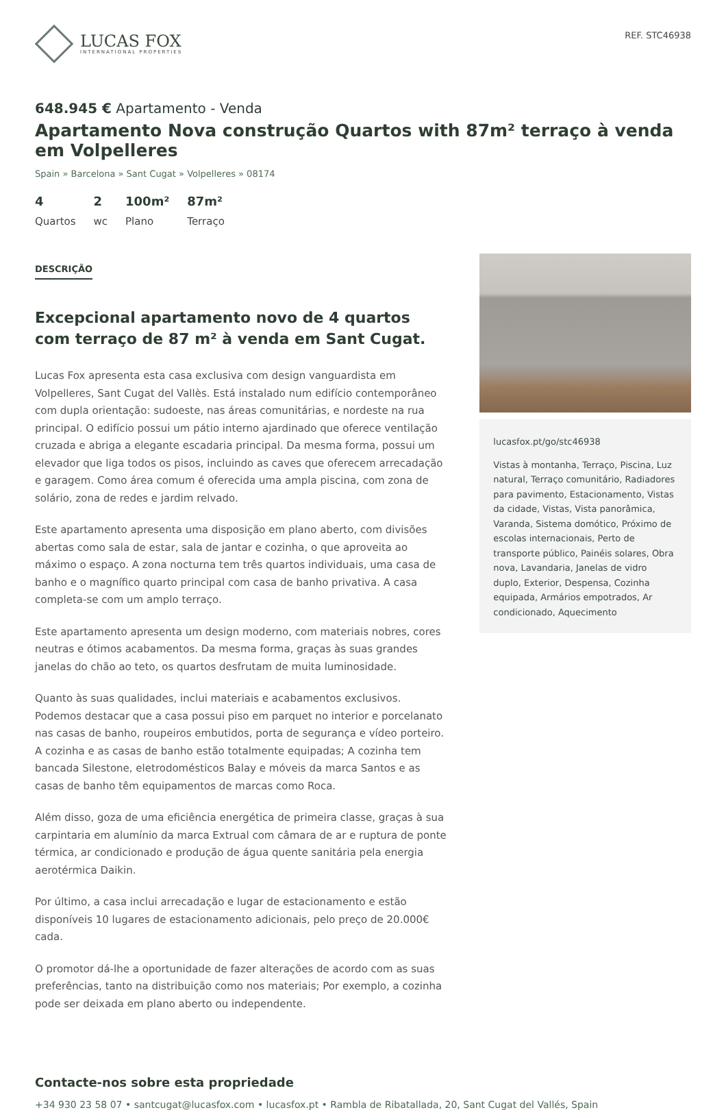LUCAS FOX
INTERNATIONAL PROPERTIES
REF. STC46938
648.945 € Apartamento - Venda
Apartamento Nova construção Quartos with 87m² terraço à venda em Volpelleres
Spain » Barcelona » Sant Cugat » Volpelleres » 08174
4
Quartos
2
wc
100m²
Plano
87m²
Terraço
DESCRIÇÃO
Excepcional apartamento novo de 4 quartos com terraço de 87 m² à venda em Sant Cugat.
Lucas Fox apresenta esta casa exclusiva com design vanguardista em Volpelleres, Sant Cugat del Vallès. Está instalado num edifício contemporâneo com dupla orientação: sudoeste, nas áreas comunitárias, e nordeste na rua principal. O edifício possui um pátio interno ajardinado que oferece ventilação cruzada e abriga a elegante escadaria principal. Da mesma forma, possui um elevador que liga todos os pisos, incluindo as caves que oferecem arrecadação e garagem. Como área comum é oferecida uma ampla piscina, com zona de solário, zona de redes e jardim relvado.
Este apartamento apresenta uma disposição em plano aberto, com divisões abertas como sala de estar, sala de jantar e cozinha, o que aproveita ao máximo o espaço. A zona nocturna tem três quartos individuais, uma casa de banho e o magnífico quarto principal com casa de banho privativa. A casa completa-se com um amplo terraço.
Este apartamento apresenta um design moderno, com materiais nobres, cores neutras e ótimos acabamentos. Da mesma forma, graças às suas grandes janelas do chão ao teto, os quartos desfrutam de muita luminosidade.
Quanto às suas qualidades, inclui materiais e acabamentos exclusivos. Podemos destacar que a casa possui piso em parquet no interior e porcelanato nas casas de banho, roupeiros embutidos, porta de segurança e vídeo porteiro. A cozinha e as casas de banho estão totalmente equipadas; A cozinha tem bancada Silestone, eletrodomésticos Balay e móveis da marca Santos e as casas de banho têm equipamentos de marcas como Roca.
Além disso, goza de uma eficiência energética de primeira classe, graças à sua carpintaria em alumínio da marca Extrual com câmara de ar e ruptura de ponte térmica, ar condicionado e produção de água quente sanitária pela energia aerotérmica Daikin.
Por último, a casa inclui arrecadação e lugar de estacionamento e estão disponíveis 10 lugares de estacionamento adicionais, pelo preço de 20.000€ cada.
O promotor dá-lhe a oportunidade de fazer alterações de acordo com as suas preferências, tanto na distribuição como nos materiais; Por exemplo, a cozinha pode ser deixada em plano aberto ou independente.
lucasfox.pt/go/stc46938
Vistas à montanha, Terraço, Piscina, Luz natural, Terraço comunitário, Radiadores para pavimento, Estacionamento, Vistas da cidade, Vistas, Vista panorâmica, Varanda, Sistema domótico, Próximo de escolas internacionais, Perto de transporte público, Painéis solares, Obra nova, Lavandaria, Janelas de vidro duplo, Exterior, Despensa, Cozinha equipada, Armários empotrados, Ar condicionado, Aquecimento
Contacte-nos sobre esta propriedade
+34 930 23 58 07 • santcugat@lucasfox.com • lucasfox.pt • Rambla de Ribatallada, 20, Sant Cugat del Vallés, Spain